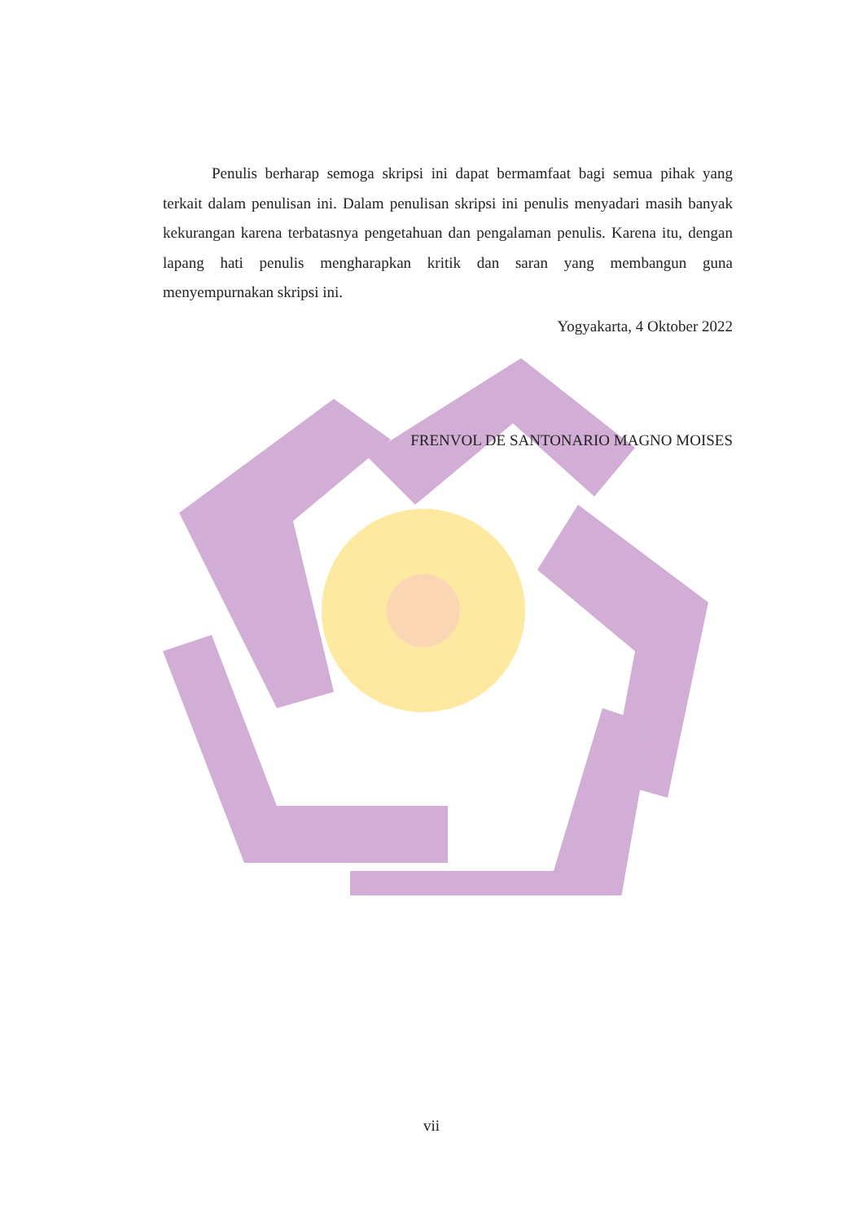Penulis berharap semoga skripsi ini dapat bermamfaat bagi semua pihak yang terkait dalam penulisan ini. Dalam penulisan skripsi ini penulis menyadari masih banyak kekurangan karena terbatasnya pengetahuan dan pengalaman penulis. Karena itu, dengan lapang hati penulis mengharapkan kritik dan saran yang membangun guna menyempurnakan skripsi ini.
Yogyakarta, 4 Oktober 2022
FRENVOL DE SANTONARIO MAGNO MOISES
vii